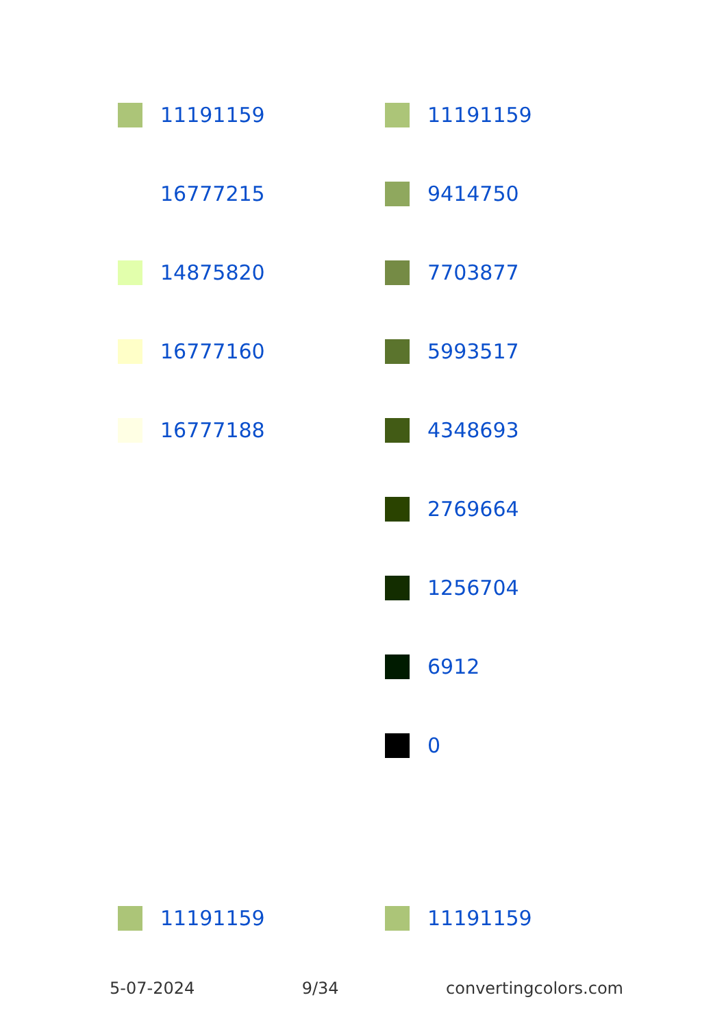11191159
16777215
14875820
16777160
16777188
11191159
9414750
7703877
5993517
4348693
2769664
1256704
6912
0
11191159 11191159
5-07-2024 9/34 convertingcolors.com